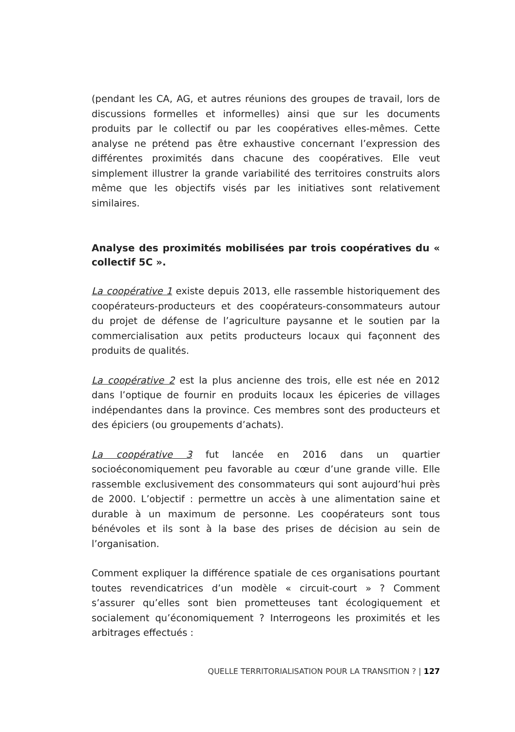(pendant les CA, AG, et autres réunions des groupes de travail, lors de discussions formelles et informelles) ainsi que sur les documents produits par le collectif ou par les coopératives elles-mêmes. Cette analyse ne prétend pas être exhaustive concernant l’expression des différentes proximités dans chacune des coopératives. Elle veut simplement illustrer la grande variabilité des territoires construits alors même que les objectifs visés par les initiatives sont relativement similaires.
Analyse des proximités mobilisées par trois coopératives du « collectif 5C ».
La coopérative 1 existe depuis 2013, elle rassemble historiquement des coopérateurs-producteurs et des coopérateurs-consommateurs autour du projet de défense de l’agriculture paysanne et le soutien par la commercialisation aux petits producteurs locaux qui façonnent des produits de qualités.
La coopérative 2 est la plus ancienne des trois, elle est née en 2012 dans l’optique de fournir en produits locaux les épiceries de villages indépendantes dans la province. Ces membres sont des producteurs et des épiciers (ou groupements d’achats).
La coopérative 3 fut lancée en 2016 dans un quartier socioéconomiquement peu favorable au cœur d’une grande ville. Elle rassemble exclusivement des consommateurs qui sont aujourd’hui près de 2000. L’objectif : permettre un accès à une alimentation saine et durable à un maximum de personne. Les coopérateurs sont tous bénévoles et ils sont à la base des prises de décision au sein de l’organisation.
Comment expliquer la différence spatiale de ces organisations pourtant toutes revendicatrices d’un modèle « circuit-court » ? Comment s’assurer qu’elles sont bien prometteuses tant écologiquement et socialement qu’économiquement ? Interrogeons les proximités et les arbitrages effectués :
QUELLE TERRITORIALISATION POUR LA TRANSITION ? | 127